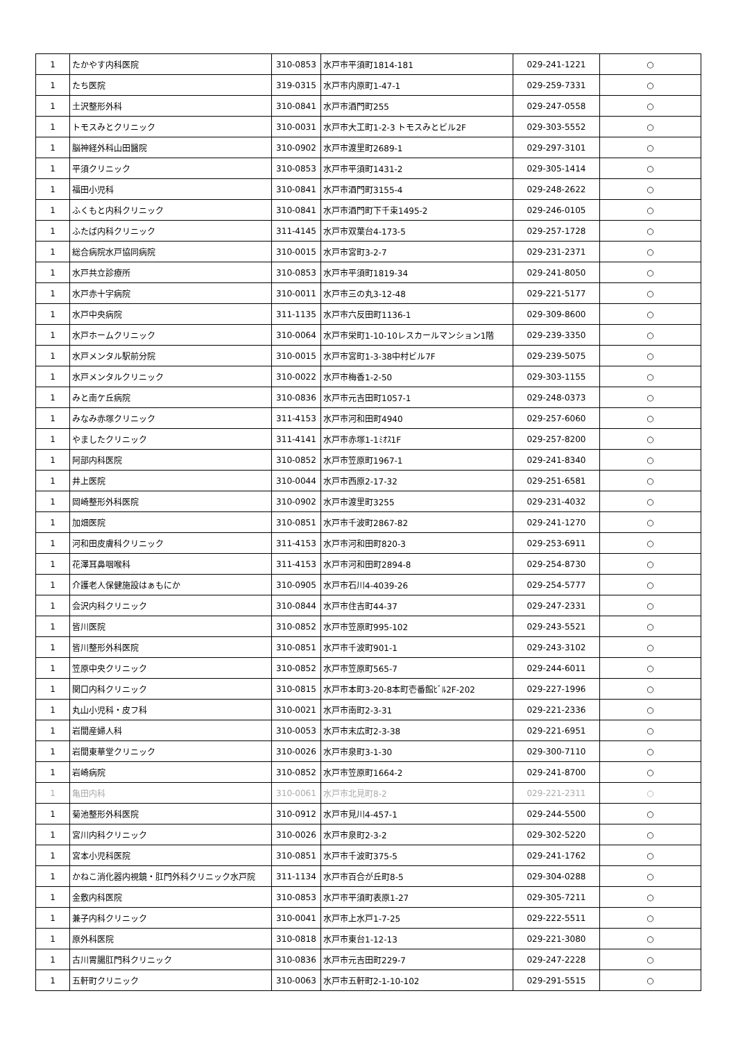| 1 | たかやす内科医院 | 310-0853 | 水戸市平須町1814-181 | 029-241-1221 | ○ |
| 1 | たち医院 | 319-0315 | 水戸市内原町1-47-1 | 029-259-7331 | ○ |
| 1 | 土沢整形外科 | 310-0841 | 水戸市酒門町255 | 029-247-0558 | ○ |
| 1 | トモスみとクリニック | 310-0031 | 水戸市大工町1-2-3 トモスみとビル2F | 029-303-5552 | ○ |
| 1 | 脳神経外科山田醫院 | 310-0902 | 水戸市渡里町2689-1 | 029-297-3101 | ○ |
| 1 | 平須クリニック | 310-0853 | 水戸市平須町1431-2 | 029-305-1414 | ○ |
| 1 | 福田小児科 | 310-0841 | 水戸市酒門町3155-4 | 029-248-2622 | ○ |
| 1 | ふくもと内科クリニック | 310-0841 | 水戸市酒門町下千束1495-2 | 029-246-0105 | ○ |
| 1 | ふたば内科クリニック | 311-4145 | 水戸市双葉台4-173-5 | 029-257-1728 | ○ |
| 1 | 総合病院水戸協同病院 | 310-0015 | 水戸市宮町3-2-7 | 029-231-2371 | ○ |
| 1 | 水戸共立診療所 | 310-0853 | 水戸市平須町1819-34 | 029-241-8050 | ○ |
| 1 | 水戸赤十字病院 | 310-0011 | 水戸市三の丸3-12-48 | 029-221-5177 | ○ |
| 1 | 水戸中央病院 | 311-1135 | 水戸市六反田町1136-1 | 029-309-8600 | ○ |
| 1 | 水戸ホームクリニック | 310-0064 | 水戸市栄町1-10-10レスカールマンション1階 | 029-239-3350 | ○ |
| 1 | 水戸メンタル駅前分院 | 310-0015 | 水戸市宮町1-3-38中村ビル7F | 029-239-5075 | ○ |
| 1 | 水戸メンタルクリニック | 310-0022 | 水戸市梅香1-2-50 | 029-303-1155 | ○ |
| 1 | みと南ケ丘病院 | 310-0836 | 水戸市元吉田町1057-1 | 029-248-0373 | ○ |
| 1 | みなみ赤塚クリニック | 311-4153 | 水戸市河和田町4940 | 029-257-6060 | ○ |
| 1 | やましたクリニック | 311-4141 | 水戸市赤塚1-1ﾐｵｽ1F | 029-257-8200 | ○ |
| 1 | 阿部内科医院 | 310-0852 | 水戸市笠原町1967-1 | 029-241-8340 | ○ |
| 1 | 井上医院 | 310-0044 | 水戸市西原2-17-32 | 029-251-6581 | ○ |
| 1 | 岡崎整形外科医院 | 310-0902 | 水戸市渡里町3255 | 029-231-4032 | ○ |
| 1 | 加畑医院 | 310-0851 | 水戸市千波町2867-82 | 029-241-1270 | ○ |
| 1 | 河和田皮膚科クリニック | 311-4153 | 水戸市河和田町820-3 | 029-253-6911 | ○ |
| 1 | 花澤耳鼻咽喉科 | 311-4153 | 水戸市河和田町2894-8 | 029-254-8730 | ○ |
| 1 | 介護老人保健施設はぁもにか | 310-0905 | 水戸市石川4-4039-26 | 029-254-5777 | ○ |
| 1 | 会沢内科クリニック | 310-0844 | 水戸市住吉町44-37 | 029-247-2331 | ○ |
| 1 | 皆川医院 | 310-0852 | 水戸市笠原町995-102 | 029-243-5521 | ○ |
| 1 | 皆川整形外科医院 | 310-0851 | 水戸市千波町901-1 | 029-243-3102 | ○ |
| 1 | 笠原中央クリニック | 310-0852 | 水戸市笠原町565-7 | 029-244-6011 | ○ |
| 1 | 関口内科クリニック | 310-0815 | 水戸市本町3-20-8本町壱番館ﾋﾞﾙ2F-202 | 029-227-1996 | ○ |
| 1 | 丸山小児科・皮フ科 | 310-0021 | 水戸市南町2-3-31 | 029-221-2336 | ○ |
| 1 | 岩間産婦人科 | 310-0053 | 水戸市末広町2-3-38 | 029-221-6951 | ○ |
| 1 | 岩間東華堂クリニック | 310-0026 | 水戸市泉町3-1-30 | 029-300-7110 | ○ |
| 1 | 岩崎病院 | 310-0852 | 水戸市笠原町1664-2 | 029-241-8700 | ○ |
| 1 | 亀田内科 | 310-0061 | 水戸市北見町8-2 | 029-221-2311 | ○ |
| 1 | 菊池整形外科医院 | 310-0912 | 水戸市見川4-457-1 | 029-244-5500 | ○ |
| 1 | 宮川内科クリニック | 310-0026 | 水戸市泉町2-3-2 | 029-302-5220 | ○ |
| 1 | 宮本小児科医院 | 310-0851 | 水戸市千波町375-5 | 029-241-1762 | ○ |
| 1 | かねこ消化器内視鏡・肛門外科クリニック水戸院 | 311-1134 | 水戸市百合が丘町8-5 | 029-304-0288 | ○ |
| 1 | 金敷内科医院 | 310-0853 | 水戸市平須町表原1-27 | 029-305-7211 | ○ |
| 1 | 兼子内科クリニック | 310-0041 | 水戸市上水戸1-7-25 | 029-222-5511 | ○ |
| 1 | 原外科医院 | 310-0818 | 水戸市東台1-12-13 | 029-221-3080 | ○ |
| 1 | 古川胃腸肛門科クリニック | 310-0836 | 水戸市元吉田町229-7 | 029-247-2228 | ○ |
| 1 | 五軒町クリニック | 310-0063 | 水戸市五軒町2-1-10-102 | 029-291-5515 | ○ |